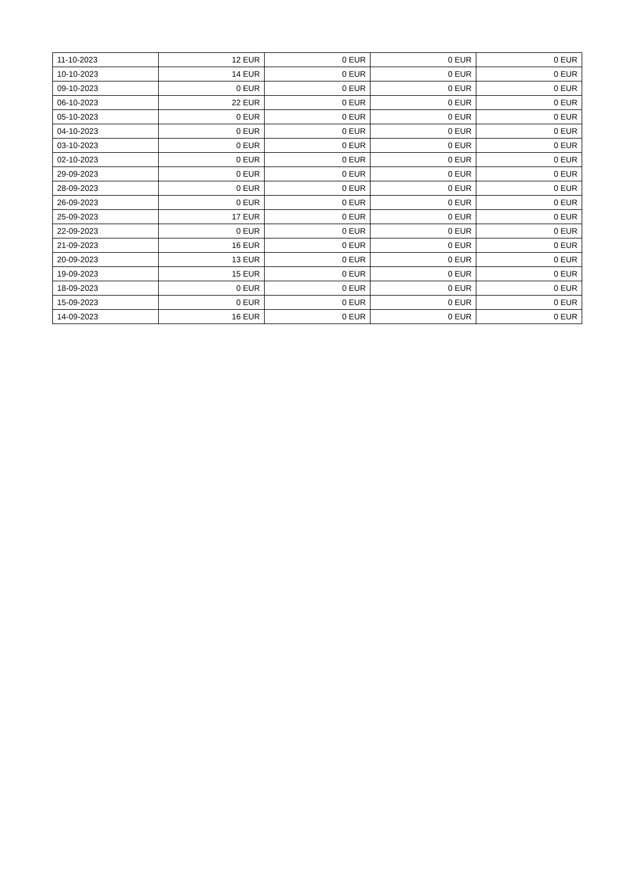| 11-10-2023 | 12 EUR | 0 EUR | 0 EUR | 0 EUR |
| 10-10-2023 | 14 EUR | 0 EUR | 0 EUR | 0 EUR |
| 09-10-2023 | 0 EUR | 0 EUR | 0 EUR | 0 EUR |
| 06-10-2023 | 22 EUR | 0 EUR | 0 EUR | 0 EUR |
| 05-10-2023 | 0 EUR | 0 EUR | 0 EUR | 0 EUR |
| 04-10-2023 | 0 EUR | 0 EUR | 0 EUR | 0 EUR |
| 03-10-2023 | 0 EUR | 0 EUR | 0 EUR | 0 EUR |
| 02-10-2023 | 0 EUR | 0 EUR | 0 EUR | 0 EUR |
| 29-09-2023 | 0 EUR | 0 EUR | 0 EUR | 0 EUR |
| 28-09-2023 | 0 EUR | 0 EUR | 0 EUR | 0 EUR |
| 26-09-2023 | 0 EUR | 0 EUR | 0 EUR | 0 EUR |
| 25-09-2023 | 17 EUR | 0 EUR | 0 EUR | 0 EUR |
| 22-09-2023 | 0 EUR | 0 EUR | 0 EUR | 0 EUR |
| 21-09-2023 | 16 EUR | 0 EUR | 0 EUR | 0 EUR |
| 20-09-2023 | 13 EUR | 0 EUR | 0 EUR | 0 EUR |
| 19-09-2023 | 15 EUR | 0 EUR | 0 EUR | 0 EUR |
| 18-09-2023 | 0 EUR | 0 EUR | 0 EUR | 0 EUR |
| 15-09-2023 | 0 EUR | 0 EUR | 0 EUR | 0 EUR |
| 14-09-2023 | 16 EUR | 0 EUR | 0 EUR | 0 EUR |